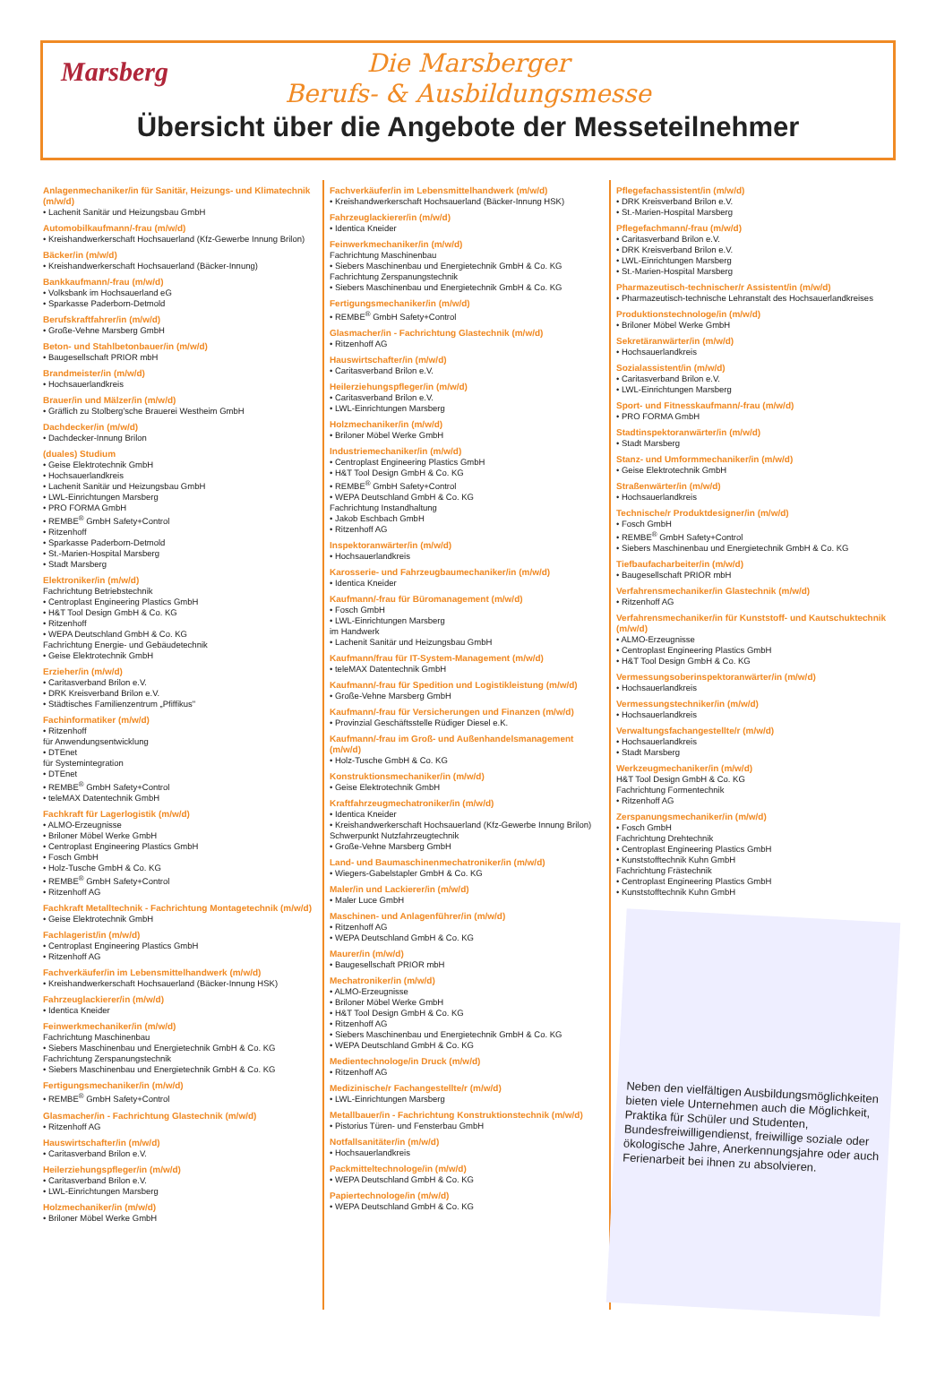Marsberg
Die Marsberger
Berufs- & Ausbildungsmesse
Übersicht über die Angebote der Messeteilnehmer
Anlagenmechaniker/in für Sanitär, Heizungs- und Klimatechnik (m/w/d)
• Lachenit Sanitär und Heizungsbau GmbH
Automobilkaufmann/-frau (m/w/d)
• Kreishandwerkerschaft Hochsauerland (Kfz-Gewerbe Innung Brilon)
Bäcker/in (m/w/d)
• Kreishandwerkerschaft Hochsauerland (Bäcker-Innung)
Bankkaufmann/-frau (m/w/d)
• Volksbank im Hochsauerland eG
• Sparkasse Paderborn-Detmold
Berufskraftfahrer/in (m/w/d)
• Große-Vehne Marsberg GmbH
Beton- und Stahlbetonbauer/in (m/w/d)
• Baugesellschaft PRIOR mbH
Brandmeister/in (m/w/d)
• Hochsauerlandkreis
Brauer/in und Mälzer/in (m/w/d)
• Gräflich zu Stolberg'sche Brauerei Westheim GmbH
Dachdecker/in (m/w/d)
• Dachdecker-Innung Brilon
(duales) Studium
• Geise Elektrotechnik GmbH
• Hochsauerlandkreis
• Lachenit Sanitär und Heizungsbau GmbH
• LWL-Einrichtungen Marsberg
• PRO FORMA GmbH
• REMBE<sup>®</sup> GmbH Safety+Control
• Ritzenhoff
• Sparkasse Paderborn-Detmold
• St.-Marien-Hospital Marsberg
• Stadt Marsberg
Elektroniker/in (m/w/d)
Fachrichtung Betriebstechnik
• Centroplast Engineering Plastics GmbH
• H&T Tool Design GmbH & Co. KG
• Ritzenhoff
• WEPA Deutschland GmbH & Co. KG
Fachrichtung Energie- und Gebäudetechnik
• Geise Elektrotechnik GmbH
Erzieher/in (m/w/d)
• Caritasverband Brilon e.V.
• DRK Kreisverband Brilon e.V.
• Städtisches Familienzentrum „Pfiffikus"
Fachinformatiker (m/w/d)
• Ritzenhoff
für Anwendungsentwicklung
• DTEnet
für Systemintegration
• DTEnet
• REMBE<sup>®</sup> GmbH Safety+Control
• teleMAX Datentechnik GmbH
Fachkraft für Lagerlogistik (m/w/d)
• ALMO-Erzeugnisse
• Briloner Möbel Werke GmbH
• Centroplast Engineering Plastics GmbH
• Fosch GmbH
• Holz-Tusche GmbH & Co. KG
• REMBE<sup>®</sup> GmbH Safety+Control
• Ritzenhoff AG
Fachkraft Metalltechnik - Fachrichtung Montagetechnik (m/w/d)
• Geise Elektrotechnik GmbH
Fachlagerist/in (m/w/d)
• Centroplast Engineering Plastics GmbH
• Ritzenhoff AG
Fachverkäufer/in im Lebensmittelhandwerk (m/w/d)
• Kreishandwerkerschaft Hochsauerland (Bäcker-Innung HSK)
Fahrzeuglackierer/in (m/w/d)
• Identica Kneider
Feinwerkmechaniker/in (m/w/d)
Fachrichtung Maschinenbau
• Siebers Maschinenbau und Energietechnik GmbH & Co. KG
Fachrichtung Zerspanungstechnik
• Siebers Maschinenbau und Energietechnik GmbH & Co. KG
Fertigungsmechaniker/in (m/w/d)
• REMBE<sup>®</sup> GmbH Safety+Control
Glasmacher/in - Fachrichtung Glastechnik (m/w/d)
• Ritzenhoff AG
Hauswirtschafter/in (m/w/d)
• Caritasverband Brilon e.V.
Heilerziehungspfleger/in (m/w/d)
• Caritasverband Brilon e.V.
• LWL-Einrichtungen Marsberg
Holzmechaniker/in (m/w/d)
• Briloner Möbel Werke GmbH
Fachverkäufer/in im Lebensmittelhandwerk (m/w/d)
• Kreishandwerkerschaft Hochsauerland (Bäcker-Innung HSK)
Fahrzeuglackierer/in (m/w/d)
• Identica Kneider
Feinwerkmechaniker/in (m/w/d)
Fachrichtung Maschinenbau
• Siebers Maschinenbau und Energietechnik GmbH & Co. KG
Fachrichtung Zerspanungstechnik
• Siebers Maschinenbau und Energietechnik GmbH & Co. KG
Fertigungsmechaniker/in (m/w/d)
• REMBE<sup>®</sup> GmbH Safety+Control
Glasmacher/in - Fachrichtung Glastechnik (m/w/d)
• Ritzenhoff AG
Hauswirtschafter/in (m/w/d)
• Caritasverband Brilon e.V.
Heilerziehungspfleger/in (m/w/d)
• Caritasverband Brilon e.V.
• LWL-Einrichtungen Marsberg
Holzmechaniker/in (m/w/d)
• Briloner Möbel Werke GmbH
Industriemechaniker/in (m/w/d)
• Centroplast Engineering Plastics GmbH
• H&T Tool Design GmbH & Co. KG
• REMBE<sup>®</sup> GmbH Safety+Control
• WEPA Deutschland GmbH & Co. KG
Fachrichtung Instandhaltung
• Jakob Eschbach GmbH
• Ritzenhoff AG
Inspektoranwärter/in (m/w/d)
• Hochsauerlandkreis
Karosserie- und Fahrzeugbaumechaniker/in (m/w/d)
• Identica Kneider
Kaufmann/-frau für Büromanagement (m/w/d)
• Fosch GmbH
• LWL-Einrichtungen Marsberg
im Handwerk
• Lachenit Sanitär und Heizungsbau GmbH
Kaufmann/frau für IT-System-Management (m/w/d)
• teleMAX Datentechnik GmbH
Kaufmann/-frau für Spedition und Logistikleistung (m/w/d)
• Große-Vehne Marsberg GmbH
Kaufmann/-frau für Versicherungen und Finanzen (m/w/d)
• Provinzial Geschäftsstelle Rüdiger Diesel e.K.
Kaufmann/-frau im Groß- und Außenhandelsmanagement (m/w/d)
• Holz-Tusche GmbH & Co. KG
Konstruktionsmechaniker/in (m/w/d)
• Geise Elektrotechnik GmbH
Kraftfahrzeugmechatroniker/in (m/w/d)
• Identica Kneider
• Kreishandwerkerschaft Hochsauerland (Kfz-Gewerbe Innung Brilon)
Schwerpunkt Nutzfahrzeugtechnik
• Große-Vehne Marsberg GmbH
Land- und Baumaschinenmechatroniker/in (m/w/d)
• Wiegers-Gabelstapler GmbH & Co. KG
Maler/in und Lackierer/in (m/w/d)
• Maler Luce GmbH
Maschinen- und Anlagenführer/in (m/w/d)
• Ritzenhoff AG
• WEPA Deutschland GmbH & Co. KG
Maurer/in (m/w/d)
• Baugesellschaft PRIOR mbH
Mechatroniker/in (m/w/d)
• ALMO-Erzeugnisse
• Briloner Möbel Werke GmbH
• H&T Tool Design GmbH & Co. KG
• Ritzenhoff AG
• Siebers Maschinenbau und Energietechnik GmbH & Co. KG
• WEPA Deutschland GmbH & Co. KG
Medientechnologe/in Druck (m/w/d)
• Ritzenhoff AG
Medizinische/r Fachangestellte/r (m/w/d)
• LWL-Einrichtungen Marsberg
Metallbauer/in - Fachrichtung Konstruktionstechnik (m/w/d)
• Pistorius Türen- und Fensterbau GmbH
Notfallsanitäter/in (m/w/d)
• Hochsauerlandkreis
Packmitteltechnologe/in (m/w/d)
• WEPA Deutschland GmbH & Co. KG
Papiertechnologe/in (m/w/d)
• WEPA Deutschland GmbH & Co. KG
Pflegefachassistent/in (m/w/d)
• DRK Kreisverband Brilon e.V.
• St.-Marien-Hospital Marsberg
Pflegefachmann/-frau (m/w/d)
• Caritasverband Brilon e.V.
• DRK Kreisverband Brilon e.V.
• LWL-Einrichtungen Marsberg
• St.-Marien-Hospital Marsberg
Pharmazeutisch-technischer/r Assistent/in (m/w/d)
• Pharmazeutisch-technische Lehranstalt des Hochsauerlandkreises
Produktionstechnologe/in (m/w/d)
• Briloner Möbel Werke GmbH
Sekretäranwärter/in (m/w/d)
• Hochsauerlandkreis
Sozialassistent/in (m/w/d)
• Caritasverband Brilon e.V.
• LWL-Einrichtungen Marsberg
Sport- und Fitnesskaufmann/-frau (m/w/d)
• PRO FORMA GmbH
Stadtinspektoranwärter/in (m/w/d)
• Stadt Marsberg
Stanz- und Umformmechaniker/in (m/w/d)
• Geise Elektrotechnik GmbH
Straßenwärter/in (m/w/d)
• Hochsauerlandkreis
Technische/r Produktdesigner/in (m/w/d)
• Fosch GmbH
• REMBE<sup>®</sup> GmbH Safety+Control
• Siebers Maschinenbau und Energietechnik GmbH & Co. KG
Tiefbaufacharbeiter/in (m/w/d)
• Baugesellschaft PRIOR mbH
Verfahrensmechaniker/in Glastechnik (m/w/d)
• Ritzenhoff AG
Verfahrensmechaniker/in für Kunststoff- und Kautschuktechnik (m/w/d)
• ALMO-Erzeugnisse
• Centroplast Engineering Plastics GmbH
• H&T Tool Design GmbH & Co. KG
Vermessungsoberinspektoranwärter/in (m/w/d)
• Hochsauerlandkreis
Vermessungstechniker/in (m/w/d)
• Hochsauerlandkreis
Verwaltungsfachangestellte/r (m/w/d)
• Hochsauerlandkreis
• Stadt Marsberg
Werkzeugmechaniker/in (m/w/d)
H&T Tool Design GmbH & Co. KG
Fachrichtung Formentechnik
• Ritzenhoff AG
Zerspanungsmechaniker/in (m/w/d)
• Fosch GmbH
Fachrichtung Drehtechnik
• Centroplast Engineering Plastics GmbH
• Kunststofftechnik Kuhn GmbH
Fachrichtung Frästechnik
• Centroplast Engineering Plastics GmbH
• Kunststofftechnik Kuhn GmbH
Neben den vielfältigen Ausbildungsmöglichkeiten bieten viele Unternehmen auch die Möglichkeit, Praktika für Schüler und Studenten, Bundesfreiwilligendienst, freiwillige soziale oder ökologische Jahre, Anerkennungsjahre oder auch Ferienarbeit bei ihnen zu absolvieren.